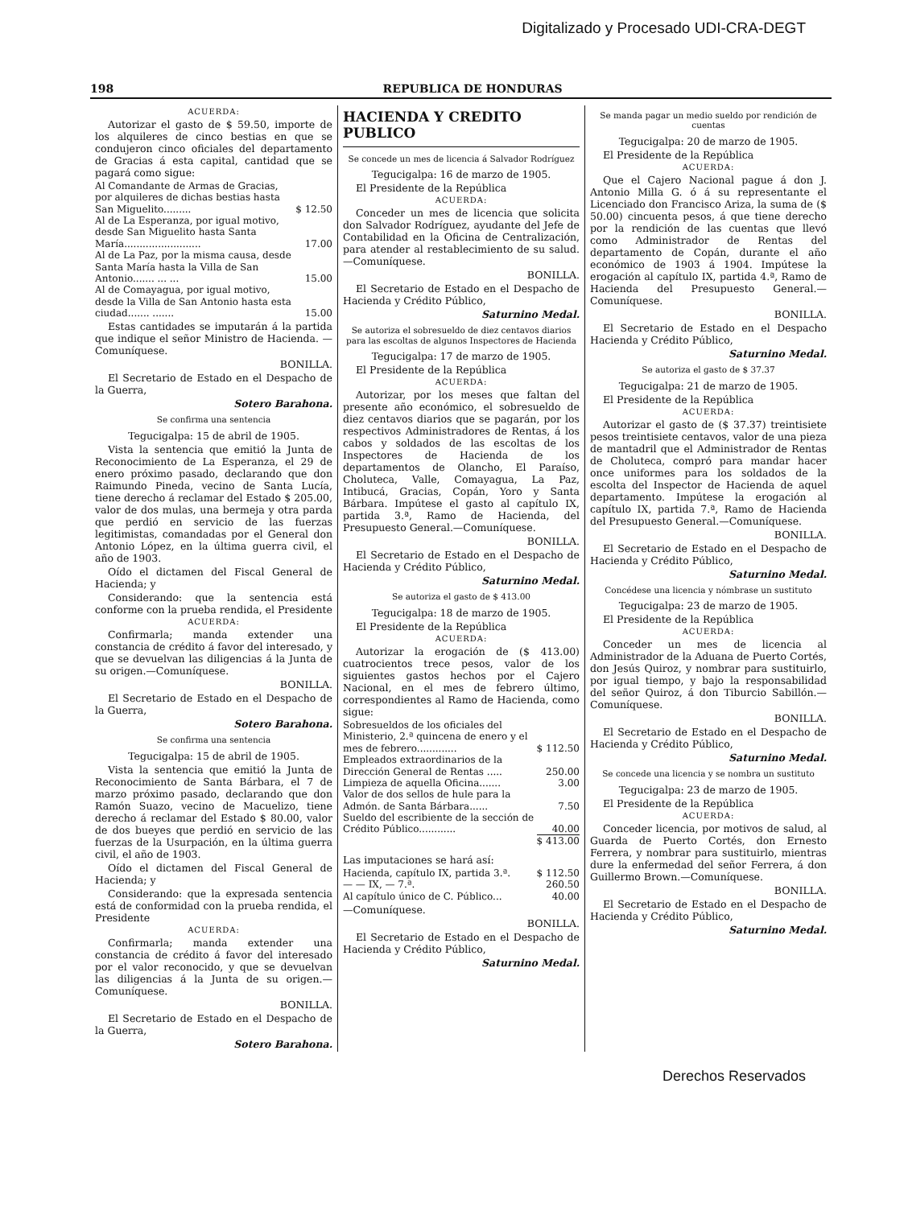Digitalizado y Procesado UDI-CRA-DEGT
198 REPUBLICA DE HONDURAS
ACUERDA:
Autorizar el gasto de $ 59.50, importe de los alquileres de cinco bestias en que se condujeron cinco oficiales del departamento de Gracias á esta capital, cantidad que se pagará como sigue:
| Al Comandante de Armas de Gracias, por alquileres de dichas bestias hasta San Miguelito......... | $ 12.50 |
| Al de La Esperanza, por igual motivo, desde San Miguelito hasta Santa María......................... | 17.00 |
| Al de La Paz, por la misma causa, desde Santa María hasta la Villa de San Antonio....... ... ... | 15.00 |
| Al de Comayagua, por igual motivo, desde la Villa de San Antonio hasta esta ciudad....... ....... | 15.00 |
Estas cantidades se imputarán á la partida que indique el señor Ministro de Hacienda. —Comuníquese.
BONILLA.
El Secretario de Estado en el Despacho de la Guerra,
Sotero Barahona.
Se confirma una sentencia
Tegucigalpa: 15 de abril de 1905.
Vista la sentencia que emitió la Junta de Reconocimiento de La Esperanza, el 29 de enero próximo pasado, declarando que don Raimundo Pineda, vecino de Santa Lucía, tiene derecho á reclamar del Estado $ 205.00, valor de dos mulas, una bermeja y otra parda que perdió en servicio de las fuerzas legitimistas, comandadas por el General don Antonio López, en la última guerra civil, el año de 1903.
Oído el dictamen del Fiscal General de Hacienda; y
Considerando: que la sentencia está conforme con la prueba rendida, el Presidente
ACUERDA:
Confirmarla; manda extender una constancia de crédito á favor del interesado, y que se devuelvan las diligencias á la Junta de su origen.—Comuníquese.
BONILLA.
El Secretario de Estado en el Despacho de la Guerra,
Sotero Barahona.
Se confirma una sentencia
Tegucigalpa: 15 de abril de 1905.
Vista la sentencia que emitió la Junta de Reconocimiento de Santa Bárbara, el 7 de marzo próximo pasado, declarando que don Ramón Suazo, vecino de Macuelizo, tiene derecho á reclamar del Estado $ 80.00, valor de dos bueyes que perdió en servicio de las fuerzas de la Usurpación, en la última guerra civil, el año de 1903.
Oído el dictamen del Fiscal General de Hacienda; y
Considerando: que la expresada sentencia está de conformidad con la prueba rendida, el Presidente
ACUERDA:
Confirmarla; manda extender una constancia de crédito á favor del interesado por el valor reconocido, y que se devuelvan las diligencias á la Junta de su origen.—Comuníquese.
BONILLA.
El Secretario de Estado en el Despacho de la Guerra,
Sotero Barahona.
HACIENDA Y CREDITO PUBLICO
Se concede un mes de licencia á Salvador Rodríguez
Tegucigalpa: 16 de marzo de 1905.
El Presidente de la República
ACUERDA:
Conceder un mes de licencia que solicita don Salvador Rodríguez, ayudante del Jefe de Contabilidad en la Oficina de Centralización, para atender al restablecimiento de su salud.—Comuníquese.
BONILLA.
El Secretario de Estado en el Despacho de Hacienda y Crédito Público,
Saturnino Medal.
Se autoriza el sobresueldo de diez centavos diarios para las escoltas de algunos Inspectores de Hacienda
Tegucigalpa: 17 de marzo de 1905.
El Presidente de la República
ACUERDA:
Autorizar, por los meses que faltan del presente año económico, el sobresueldo de diez centavos diarios que se pagarán, por los respectivos Administradores de Rentas, á los cabos y soldados de las escoltas de los Inspectores de Hacienda de los departamentos de Olancho, El Paraíso, Choluteca, Valle, Comayagua, La Paz, Intibucá, Gracias, Copán, Yoro y Santa Bárbara. Impútese el gasto al capítulo IX, partida 3.ª, Ramo de Hacienda, del Presupuesto General.—Comuníquese.
BONILLA.
El Secretario de Estado en el Despacho de Hacienda y Crédito Público,
Saturnino Medal.
Se autoriza el gasto de $ 413.00
Tegucigalpa: 18 de marzo de 1905.
El Presidente de la República
ACUERDA:
Autorizar la erogación de ($ 413.00) cuatrocientos trece pesos, valor de los siguientes gastos hechos por el Cajero Nacional, en el mes de febrero último, correspondientes al Ramo de Hacienda, como sigue:
| Sobresueldos de los oficiales del Ministerio, 2.ª quincena de enero y el mes de febrero............. | $ 112.50 |
| Empleados extraordinarios de la Dirección General de Rentas ..... | 250.00 |
| Limpieza de aquella Oficina....... | 3.00 |
| Valor de dos sellos de hule para la Admón. de Santa Bárbara...... | 7.50 |
| Sueldo del escribiente de la sección de Crédito Público............ | 40.00 |
| | $ 413.00 |
Las imputaciones se hará así:
| Hacienda, capítulo IX, partida 3.ª. | $ 112.50 |
| — — IX, — 7.ª. | 260.50 |
| Al capítulo único de C. Público... | 40.00 |
—Comuníquese.
BONILLA.
El Secretario de Estado en el Despacho de Hacienda y Crédito Público,
Saturnino Medal.
Se manda pagar un medio sueldo por rendición de cuentas
Tegucigalpa: 20 de marzo de 1905.
El Presidente de la República
ACUERDA:
Que el Cajero Nacional pague á don J. Antonio Milla G. ó á su representante el Licenciado don Francisco Ariza, la suma de ($ 50.00) cincuenta pesos, á que tiene derecho por la rendición de las cuentas que llevó como Administrador de Rentas del departamento de Copán, durante el año económico de 1903 á 1904. Impútese la erogación al capítulo IX, partida 4.ª, Ramo de Hacienda del Presupuesto General.—Comuníquese.
BONILLA.
El Secretario de Estado en el Despacho Hacienda y Crédito Público,
Saturnino Medal.
Se autoriza el gasto de $ 37.37
Tegucigalpa: 21 de marzo de 1905.
El Presidente de la República
ACUERDA:
Autorizar el gasto de ($ 37.37) treintisiete pesos treintisiete centavos, valor de una pieza de mantadril que el Administrador de Rentas de Choluteca, compró para mandar hacer once uniformes para los soldados de la escolta del Inspector de Hacienda de aquel departamento. Impútese la erogación al capítulo IX, partida 7.ª, Ramo de Hacienda del Presupuesto General.—Comuníquese.
BONILLA.
El Secretario de Estado en el Despacho de Hacienda y Crédito Público,
Saturnino Medal.
Concédese una licencia y nómbrase un sustituto
Tegucigalpa: 23 de marzo de 1905.
El Presidente de la República
ACUERDA:
Conceder un mes de licencia al Administrador de la Aduana de Puerto Cortés, don Jesús Quiroz, y nombrar para sustituirlo, por igual tiempo, y bajo la responsabilidad del señor Quiroz, á don Tiburcio Sabillón.—Comuníquese.
BONILLA.
El Secretario de Estado en el Despacho de Hacienda y Crédito Público,
Saturnino Medal.
Se concede una licencia y se nombra un sustituto
Tegucigalpa: 23 de marzo de 1905.
El Presidente de la República
ACUERDA:
Conceder licencia, por motivos de salud, al Guarda de Puerto Cortés, don Ernesto Ferrera, y nombrar para sustituirlo, mientras dure la enfermedad del señor Ferrera, á don Guillermo Brown.—Comuníquese.
BONILLA.
El Secretario de Estado en el Despacho de Hacienda y Crédito Público,
Saturnino Medal.
Derechos Reservados